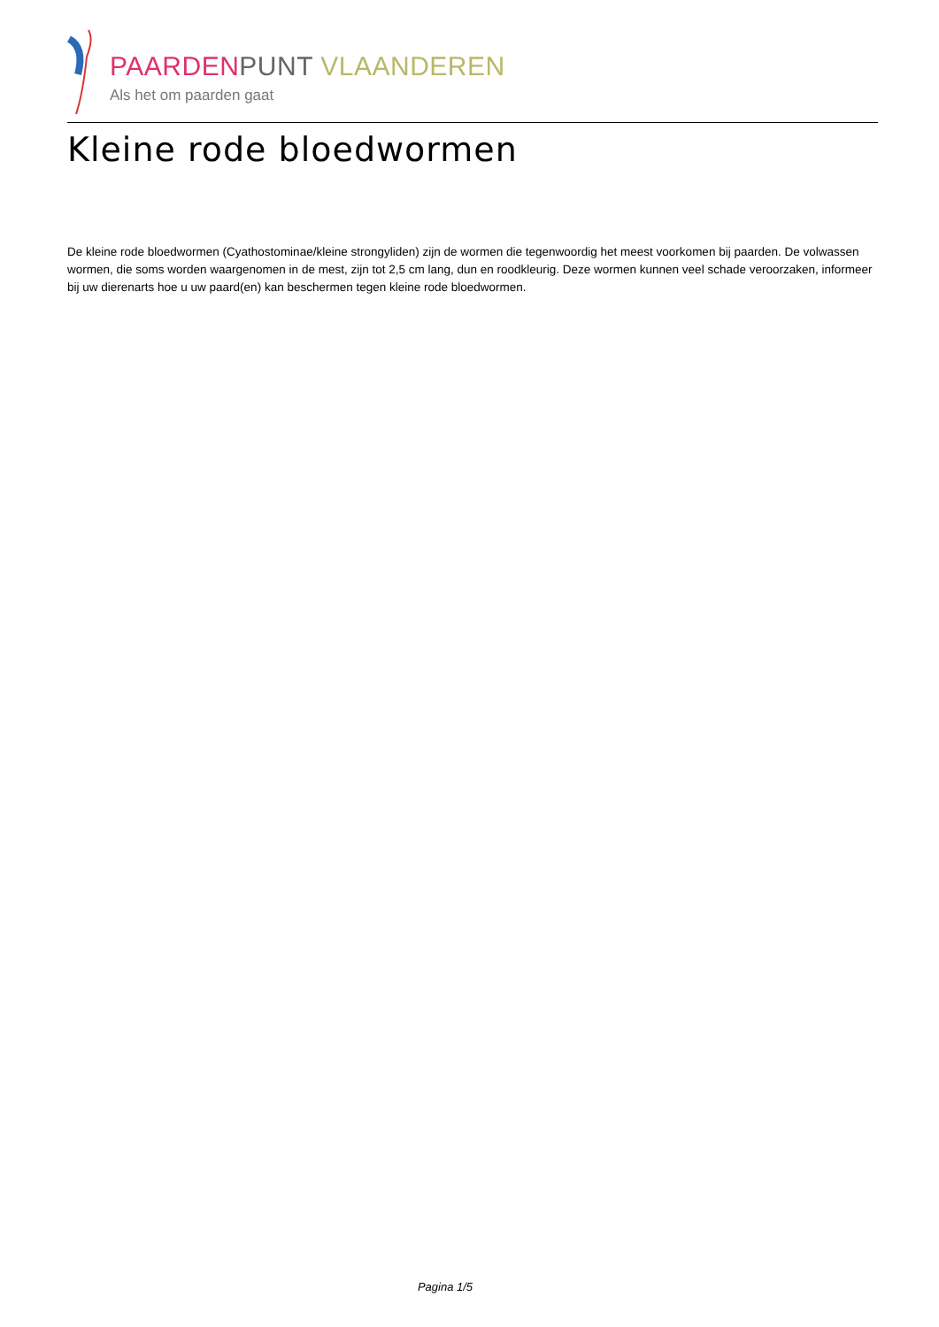PAARDEN PUNT VLAANDEREN
Als het om paarden gaat
Kleine rode bloedwormen
De kleine rode bloedwormen (Cyathostominae/kleine strongyliden) zijn de wormen die tegenwoordig het meest voorkomen bij paarden. De volwassen wormen, die soms worden waargenomen in de mest, zijn tot 2,5 cm lang, dun en roodkleurig. Deze wormen kunnen veel schade veroorzaken, informeer bij uw dierenarts hoe u uw paard(en) kan beschermen tegen kleine rode bloedwormen.
Pagina 1/5